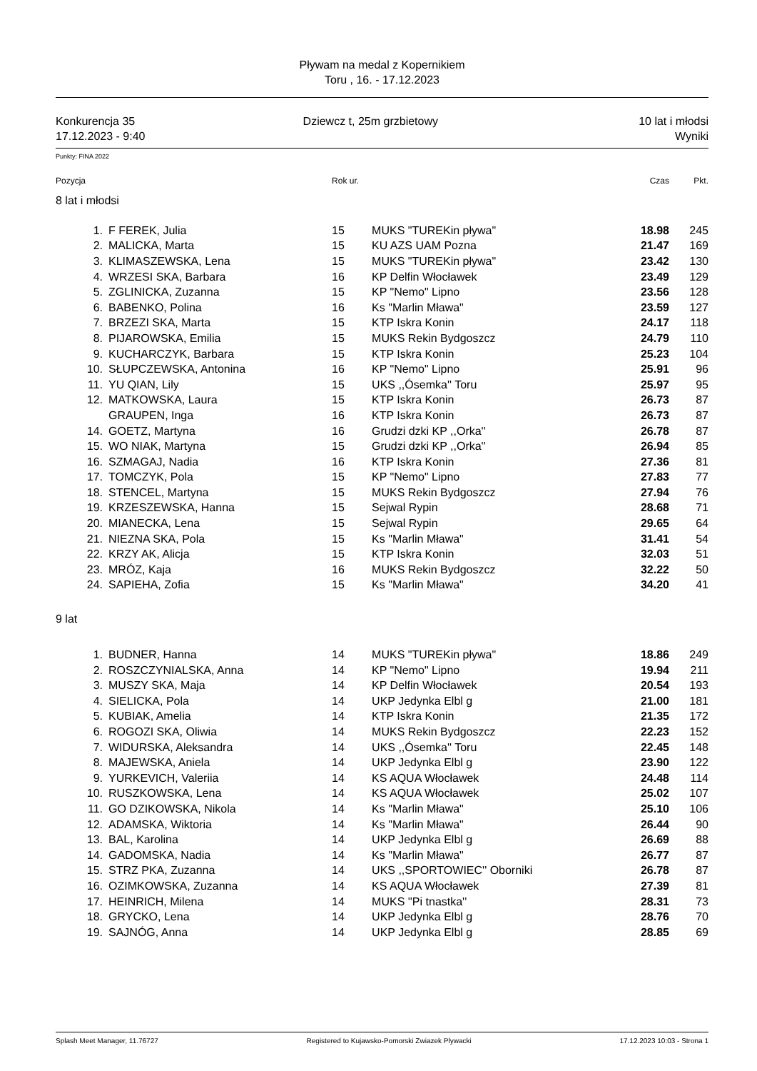Pływam na medal z Kopernikiem
Toru , 16. - 17.12.2023
Konkurencja 35
17.12.2023 - 9:40
Dziewcz t, 25m grzbietowy 10 lat i młodsi
Wyniki
Punkty: FINA 2022
| Pozycja | | Rok ur. | | Czas | Pkt. |
| --- | --- | --- | --- | --- | --- |
| 8 lat i młodsi | | | | | |
| 1. | F FEREK, Julia | 15 | MUKS "TUREKin pływa" | 18.98 | 245 |
| 2. | MALICKA, Marta | 15 | KU AZS UAM Pozna | 21.47 | 169 |
| 3. | KLIMASZEWSKA, Lena | 15 | MUKS "TUREKin pływa" | 23.42 | 130 |
| 4. | WRZESI SKA, Barbara | 16 | KP Delfin Włocławek | 23.49 | 129 |
| 5. | ZGLINICKA, Zuzanna | 15 | KP "Nemo" Lipno | 23.56 | 128 |
| 6. | BABENKO, Polina | 16 | Ks "Marlin Mława" | 23.59 | 127 |
| 7. | BRZEZI SKA, Marta | 15 | KTP Iskra Konin | 24.17 | 118 |
| 8. | PIJAROWSKA, Emilia | 15 | MUKS Rekin Bydgoszcz | 24.79 | 110 |
| 9. | KUCHARCZYK, Barbara | 15 | KTP Iskra Konin | 25.23 | 104 |
| 10. | SŁUPCZEWSKA, Antonina | 16 | KP "Nemo" Lipno | 25.91 | 96 |
| 11. | YU QIAN, Lily | 15 | UKS ,,Ósemka'' Toru | 25.97 | 95 |
| 12. | MATKOWSKA, Laura | 15 | KTP Iskra Konin | 26.73 | 87 |
| | GRAUPEN, Inga | 16 | KTP Iskra Konin | 26.73 | 87 |
| 14. | GOETZ, Martyna | 16 | Grudzi dzki KP ,,Orka'' | 26.78 | 87 |
| 15. | WO NIAK, Martyna | 15 | Grudzi dzki KP ,,Orka'' | 26.94 | 85 |
| 16. | SZMAGAJ, Nadia | 16 | KTP Iskra Konin | 27.36 | 81 |
| 17. | TOMCZYK, Pola | 15 | KP "Nemo" Lipno | 27.83 | 77 |
| 18. | STENCEL, Martyna | 15 | MUKS Rekin Bydgoszcz | 27.94 | 76 |
| 19. | KRZESZEWSKA, Hanna | 15 | Sejwal Rypin | 28.68 | 71 |
| 20. | MIANECKA, Lena | 15 | Sejwal Rypin | 29.65 | 64 |
| 21. | NIEZNA SKA, Pola | 15 | Ks "Marlin Mława" | 31.41 | 54 |
| 22. | KRZY AK, Alicja | 15 | KTP Iskra Konin | 32.03 | 51 |
| 23. | MRÓZ, Kaja | 16 | MUKS Rekin Bydgoszcz | 32.22 | 50 |
| 24. | SAPIEHA, Zofia | 15 | Ks "Marlin Mława" | 34.20 | 41 |
| 9 lat | | | | | |
| 1. | BUDNER, Hanna | 14 | MUKS "TUREKin pływa" | 18.86 | 249 |
| 2. | ROSZCZYNIALSKA, Anna | 14 | KP "Nemo" Lipno | 19.94 | 211 |
| 3. | MUSZY SKA, Maja | 14 | KP Delfin Włocławek | 20.54 | 193 |
| 4. | SIELICKA, Pola | 14 | UKP Jedynka Elbl g | 21.00 | 181 |
| 5. | KUBIAK, Amelia | 14 | KTP Iskra Konin | 21.35 | 172 |
| 6. | ROGOZI SKA, Oliwia | 14 | MUKS Rekin Bydgoszcz | 22.23 | 152 |
| 7. | WIDURSKA, Aleksandra | 14 | UKS ,,Ósemka'' Toru | 22.45 | 148 |
| 8. | MAJEWSKA, Aniela | 14 | UKP Jedynka Elbl g | 23.90 | 122 |
| 9. | YURKEVICH, Valeriia | 14 | KS AQUA Włocławek | 24.48 | 114 |
| 10. | RUSZKOWSKA, Lena | 14 | KS AQUA Włocławek | 25.02 | 107 |
| 11. | GO DZIKOWSKA, Nikola | 14 | Ks "Marlin Mława" | 25.10 | 106 |
| 12. | ADAMSKA, Wiktoria | 14 | Ks "Marlin Mława" | 26.44 | 90 |
| 13. | BAL, Karolina | 14 | UKP Jedynka Elbl g | 26.69 | 88 |
| 14. | GADOMSKA, Nadia | 14 | Ks "Marlin Mława" | 26.77 | 87 |
| 15. | STRZ PKA, Zuzanna | 14 | UKS ,,SPORTOWIEC'' Oborniki | 26.78 | 87 |
| 16. | OZIMKOWSKA, Zuzanna | 14 | KS AQUA Włocławek | 27.39 | 81 |
| 17. | HEINRICH, Milena | 14 | MUKS ''Pi tnastka'' | 28.31 | 73 |
| 18. | GRYCKO, Lena | 14 | UKP Jedynka Elbl g | 28.76 | 70 |
| 19. | SAJNÓG, Anna | 14 | UKP Jedynka Elbl g | 28.85 | 69 |
Splash Meet Manager, 11.76727 Registered to Kujawsko-Pomorski Zwiazek Plywacki 17.12.2023 10:03 - Strona 1